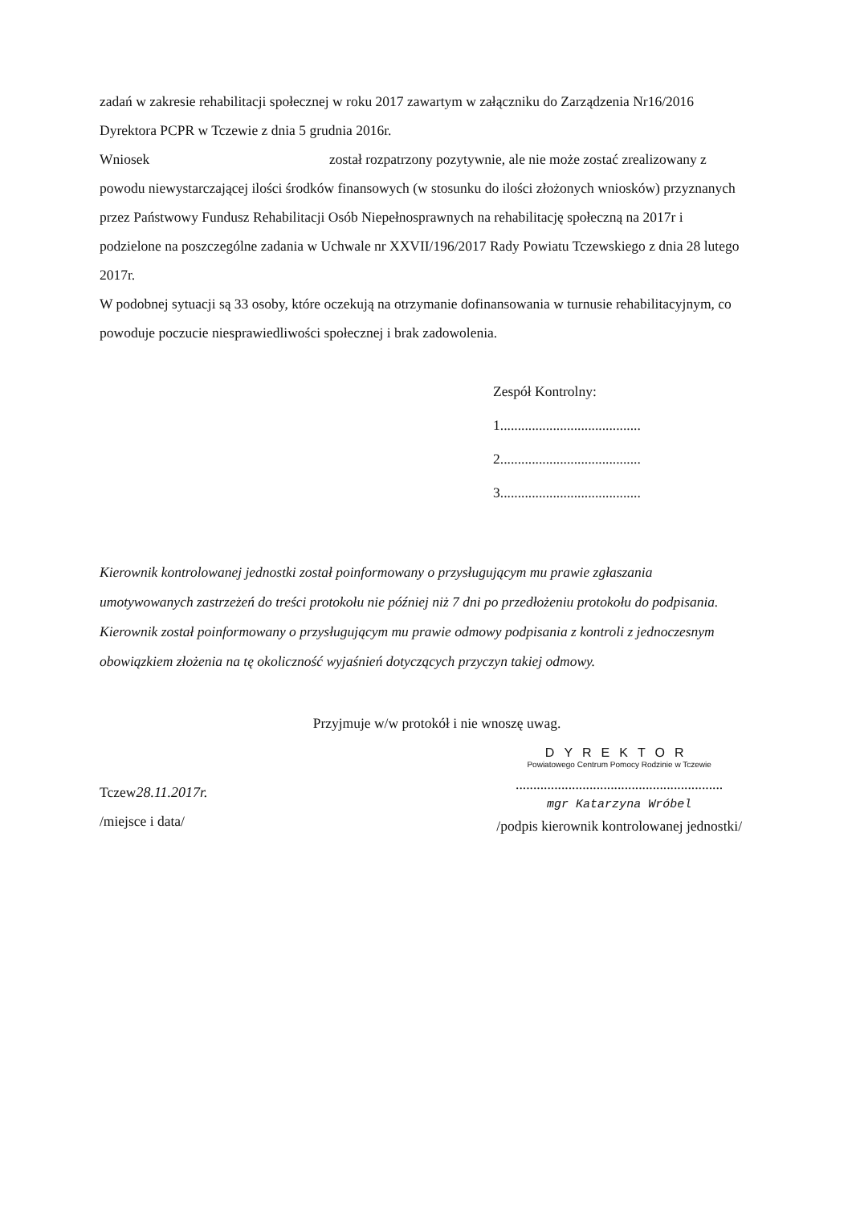zadań w zakresie rehabilitacji społecznej w roku 2017 zawartym w załączniku do Zarządzenia Nr16/2016 Dyrektora PCPR w Tczewie z dnia 5 grudnia 2016r.
Wniosek został rozpatrzony pozytywnie, ale nie może zostać zrealizowany z powodu niewystarczającej ilości środków finansowych (w stosunku do ilości złożonych wniosków) przyznanych przez Państwowy Fundusz Rehabilitacji Osób Niepełnosprawnych na rehabilitację społeczną na 2017r i podzielone na poszczególne zadania w Uchwale nr XXVII/196/2017 Rady Powiatu Tczewskiego z dnia 28 lutego 2017r.
W podobnej sytuacji są 33 osoby, które oczekują na otrzymanie dofinansowania w turnusie rehabilitacyjnym, co powoduje poczucie niesprawiedliwości społecznej i brak zadowolenia.
Zespół Kontrolny:
1........................................
2........................................
3........................................
Kierownik kontrolowanej jednostki został poinformowany o przysługującym mu prawie zgłaszania umotywowanych zastrzeżeń do treści protokołu nie później niż 7 dni po przedłożeniu protokołu do podpisania. Kierownik został poinformowany o przysługującym mu prawie odmowy podpisania z kontroli z jednoczesnym obowiązkiem złożenia na tę okoliczność wyjaśnień dotyczących przyczyn takiej odmowy.
Przyjmuje w/w protokół i nie wnoszę uwag.
Tczew28.11.2017r.
/miejsce i data/
DYREKTOR
Powiatowego Centrum Pomocy Rodzinie w Tczewie
...........................................................
mgr Katarzyna Wróbel
/podpis kierownik kontrolowanej jednostki/